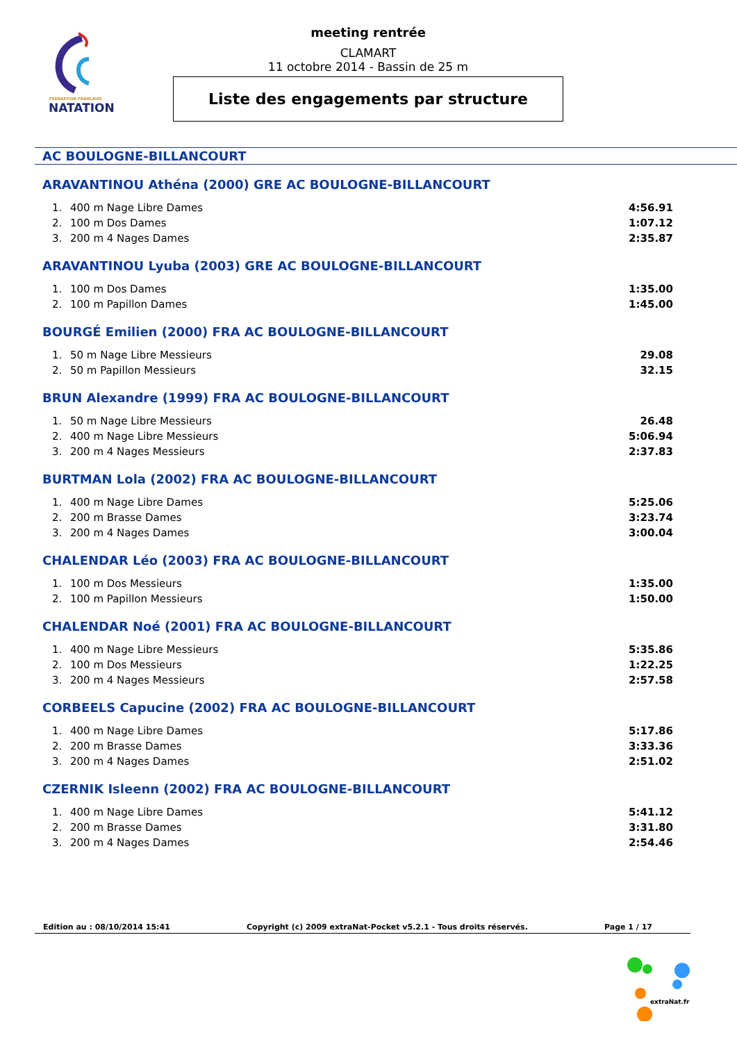FÉDÉRATION FRANÇAISE
NATATION
meeting rentrée
CLAMART
11 octobre 2014 - Bassin de 25 m
Liste des engagements par structure
AC BOULOGNE-BILLANCOURT
ARAVANTINOU Athéna (2000) GRE AC BOULOGNE-BILLANCOURT
| 1. | 400 m Nage Libre Dames | 4:56.91 |
| 2. | 100 m Dos Dames | 1:07.12 |
| 3. | 200 m 4 Nages Dames | 2:35.87 |
ARAVANTINOU Lyuba (2003) GRE AC BOULOGNE-BILLANCOURT
| 1. | 100 m Dos Dames | 1:35.00 |
| 2. | 100 m Papillon Dames | 1:45.00 |
BOURGÉ Emilien (2000) FRA AC BOULOGNE-BILLANCOURT
| 1. | 50 m Nage Libre Messieurs | 29.08 |
| 2. | 50 m Papillon Messieurs | 32.15 |
BRUN Alexandre (1999) FRA AC BOULOGNE-BILLANCOURT
| 1. | 50 m Nage Libre Messieurs | 26.48 |
| 2. | 400 m Nage Libre Messieurs | 5:06.94 |
| 3. | 200 m 4 Nages Messieurs | 2:37.83 |
BURTMAN Lola (2002) FRA AC BOULOGNE-BILLANCOURT
| 1. | 400 m Nage Libre Dames | 5:25.06 |
| 2. | 200 m Brasse Dames | 3:23.74 |
| 3. | 200 m 4 Nages Dames | 3:00.04 |
CHALENDAR Léo (2003) FRA AC BOULOGNE-BILLANCOURT
| 1. | 100 m Dos Messieurs | 1:35.00 |
| 2. | 100 m Papillon Messieurs | 1:50.00 |
CHALENDAR Noé (2001) FRA AC BOULOGNE-BILLANCOURT
| 1. | 400 m Nage Libre Messieurs | 5:35.86 |
| 2. | 100 m Dos Messieurs | 1:22.25 |
| 3. | 200 m 4 Nages Messieurs | 2:57.58 |
CORBEELS Capucine (2002) FRA AC BOULOGNE-BILLANCOURT
| 1. | 400 m Nage Libre Dames | 5:17.86 |
| 2. | 200 m Brasse Dames | 3:33.36 |
| 3. | 200 m 4 Nages Dames | 2:51.02 |
CZERNIK Isleenn (2002) FRA AC BOULOGNE-BILLANCOURT
| 1. | 400 m Nage Libre Dames | 5:41.12 |
| 2. | 200 m Brasse Dames | 3:31.80 |
| 3. | 200 m 4 Nages Dames | 2:54.46 |
Edition au : 08/10/2014 15:41 Copyright (c) 2009 extraNat-Pocket v5.2.1 - Tous droits réservés. Page 1 / 17
extraNat.fr